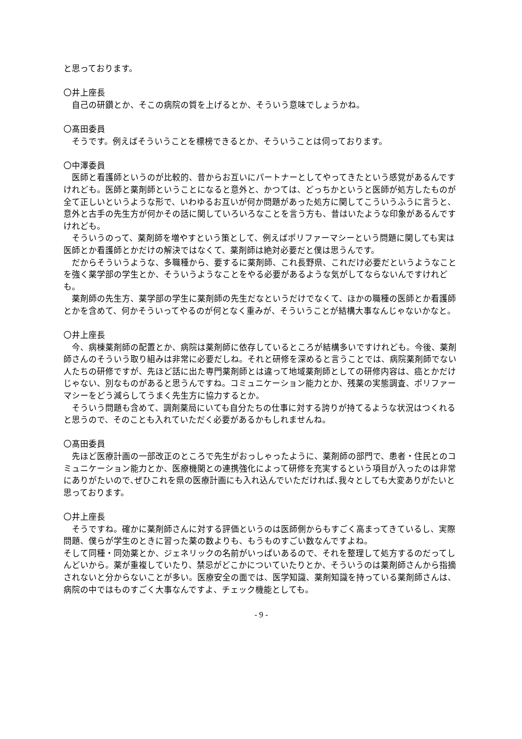と思っております。
〇井上座長
自己の研鑽とか、そこの病院の質を上げるとか、そういう意味でしょうかね。
〇髙田委員
そうです。例えばそういうことを標榜できるとか、そういうことは伺っております。
〇中澤委員
医師と看護師というのが比較的、昔からお互いにパートナーとしてやってきたという感覚があるんですけれども。医師と薬剤師ということになると意外と、かつては、どっちかというと医師が処方したものが全て正しいというような形で、いわゆるお互いが何か問題があった処方に関してこういうふうに言うと､意外と古手の先生方が何かその話に関していろいろなことを言う方も、昔はいたような印象があるんですけれども。
そういうのって、薬剤師を増やすという策として、例えばポリファーマシーという問題に関しても実は医師とか看護師とかだけの解決ではなくて、薬剤師は絶対必要だと僕は思うんです。
だからそういうような、多職種から、要するに薬剤師、これ長野県、これだけ必要だというようなことを強く薬学部の学生とか、そういうようなことをやる必要があるような気がしてならないんですけれども。
薬剤師の先生方、薬学部の学生に薬剤師の先生だなというだけでなくて、ほかの職種の医師とか看護師とかを含めて、何かそういってやるのが何となく重みが、そういうことが結構大事なんじゃないかなと。
〇井上座長
今、病棟薬剤師の配置とか、病院は薬剤師に依存しているところが結構多いですけれども。今後、薬剤師さんのそういう取り組みは非常に必要だしね。それと研修を深めると言うことでは、病院薬剤師でない人たちの研修ですが、先ほど話に出た専門薬剤師とは違って地域薬剤師としての研修内容は、癌とかだけじゃない、別なものがあると思うんですね。コミュニケーション能力とか、残薬の実態調査、ポリファーマシーをどう減らしてうまく先生方に協力するとか。
そういう問題も含めて、調剤薬局にいても自分たちの仕事に対する誇りが持てるような状況はつくれると思うので、そのことも入れていただく必要があるかもしれませんね。
〇髙田委員
先ほど医療計画の一部改正のところで先生がおっしゃったように、薬剤師の部門で、患者・住民とのコミュニケーション能力とか、医療機関との連携強化によって研修を充実するという項目が入ったのは非常にありがたいので､ぜひこれを県の医療計画にも入れ込んでいただければ､我々としても大変ありがたいと思っております。
〇井上座長
そうですね。確かに薬剤師さんに対する評価というのは医師側からもすごく高まってきているし、実際問題、僕らが学生のときに習った薬の数よりも、もうものすごい数なんですよね。
そして同種・同効薬とか、ジェネリックの名前がいっぱいあるので、それを整理して処方するのだってしんどいから。薬が重複していたり、禁忌がどこかについていたりとか、そういうのは薬剤師さんから指摘されないと分からないことが多い。医療安全の面では、医学知識、薬剤知識を持っている薬剤師さんは、病院の中ではものすごく大事なんですよ、チェック機能としても。
- 9 -